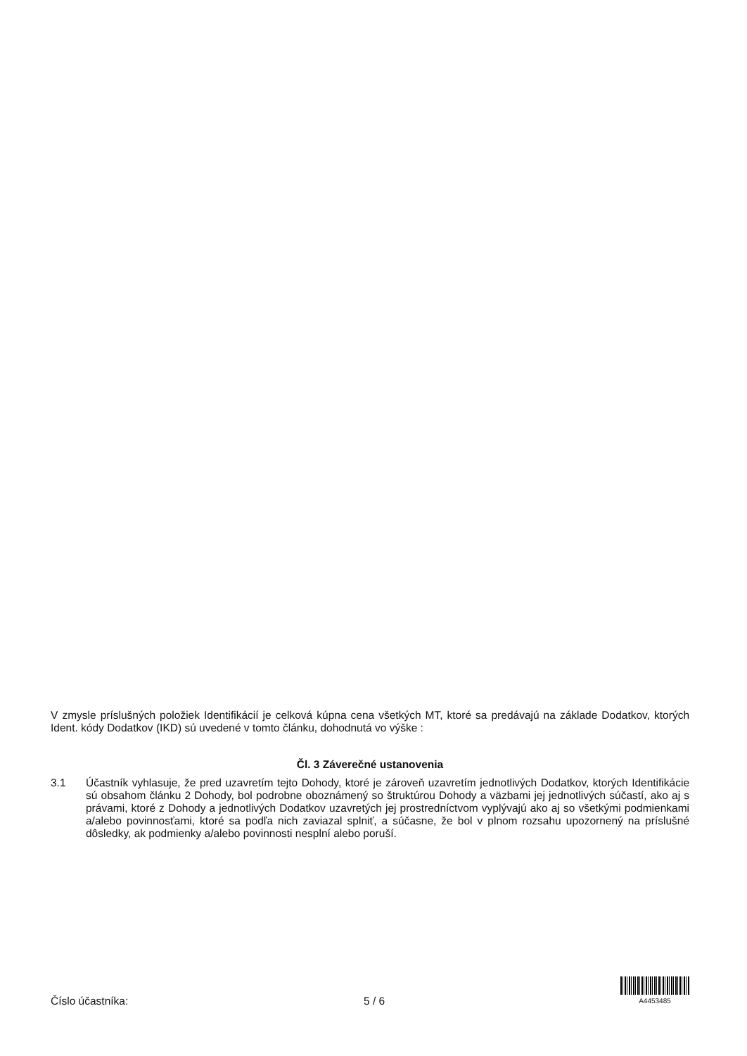V zmysle príslušných položiek Identifikácií je celková kúpna cena všetkých MT, ktoré sa predávajú na základe Dodatkov, ktorých Ident. kódy Dodatkov (IKD) sú uvedené v tomto článku, dohodnutá vo výške :
Čl. 3 Záverečné ustanovenia
3.1 Účastník vyhlasuje, že pred uzavretím tejto Dohody, ktoré je zároveň uzavretím jednotlivých Dodatkov, ktorých Identifikácie sú obsahom článku 2 Dohody, bol podrobne oboznámený so štruktúrou Dohody a väzbami jej jednotlivých súčastí, ako aj s právami, ktoré z Dohody a jednotlivých Dodatkov uzavretých jej prostredníctvom vyplývajú ako aj so všetkými podmienkami a/alebo povinnosťami, ktoré sa podľa nich zaviazal splniť, a súčasne, že bol v plnom rozsahu upozornený na príslušné dôsledky, ak podmienky a/alebo povinnosti nesplní alebo poruší.
Číslo účastníka: 5 / 6
A4453485